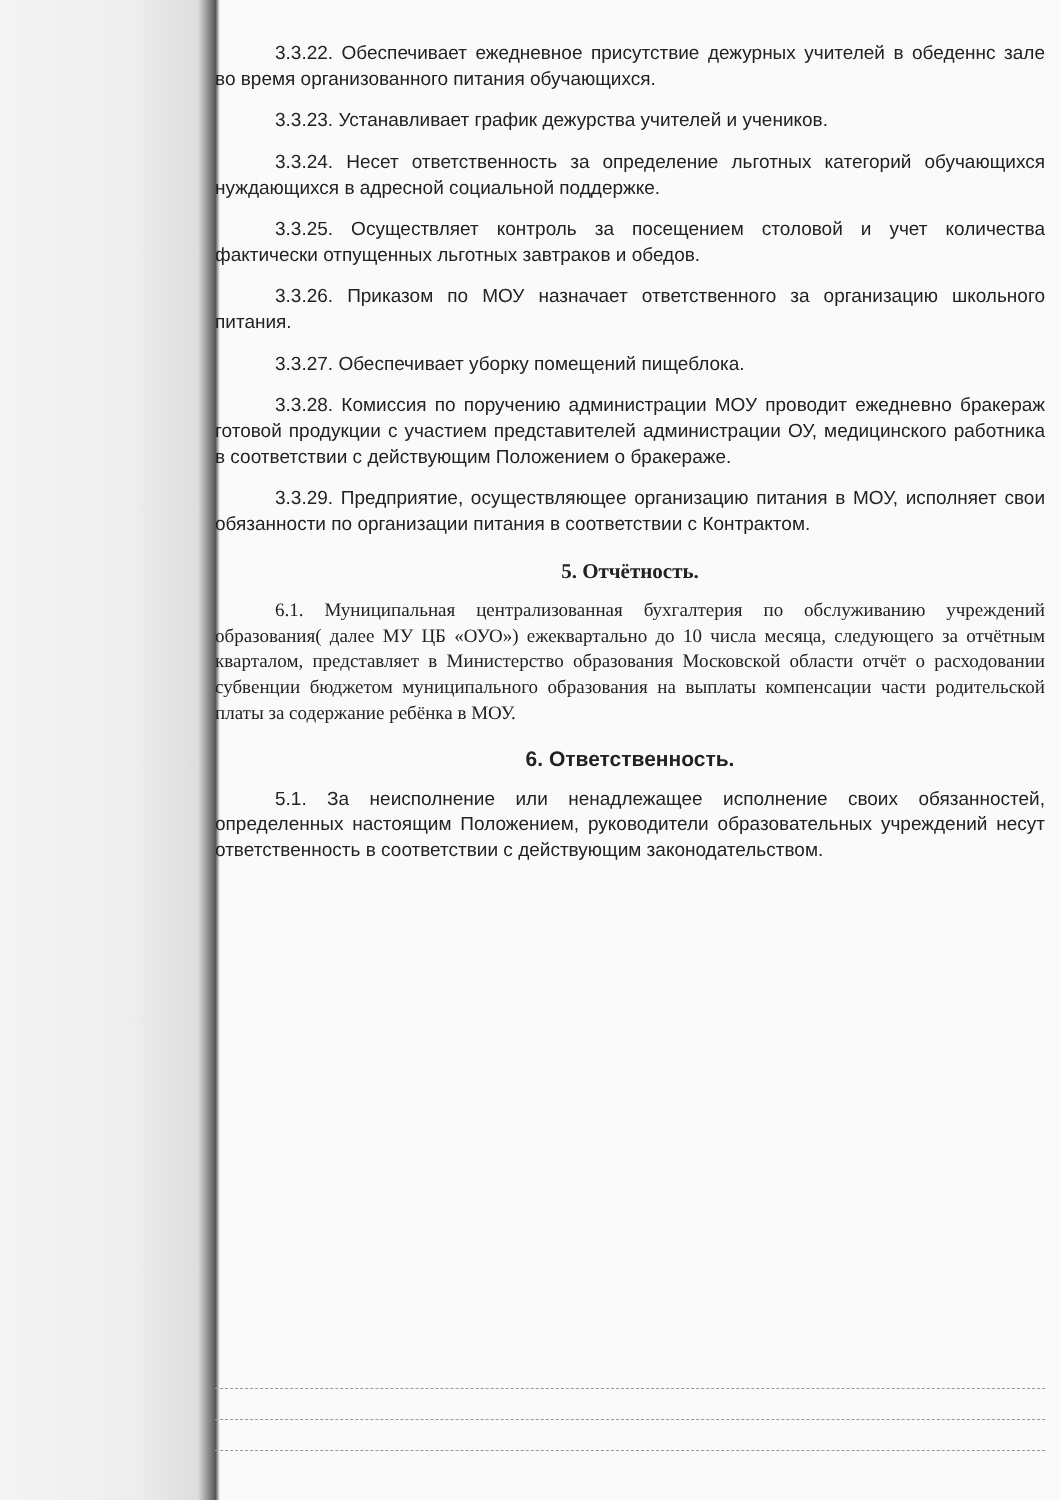3.3.22. Обеспечивает ежедневное присутствие дежурных учителей в обеденнс зале во время организованного питания обучающихся.
3.3.23. Устанавливает график дежурства учителей и учеников.
3.3.24. Несет ответственность за определение льготных категорий обучающихся нуждающихся в адресной социальной поддержке.
3.3.25. Осуществляет контроль за посещением столовой и учет количества фактически отпущенных льготных завтраков и обедов.
3.3.26. Приказом по МОУ назначает ответственного за организацию школьного питания.
3.3.27. Обеспечивает уборку помещений пищеблока.
3.3.28. Комиссия по поручению администрации МОУ проводит ежедневно бракераж готовой продукции с участием представителей администрации ОУ, медицинского работника в соответствии с действующим Положением о бракераже.
3.3.29. Предприятие, осуществляющее организацию питания в МОУ, исполняет свои обязанности по организации питания в соответствии с Контрактом.
5. Отчётность.
6.1. Муниципальная централизованная бухгалтерия по обслуживанию учреждений образования( далее МУ ЦБ «ОУО») ежеквартально до 10 числа месяца, следующего за отчётным кварталом, представляет в Министерство образования Московской области отчёт о расходовании субвенции бюджетом муниципального образования на выплаты компенсации части родительской платы за содержание ребёнка в МОУ.
6. Ответственность.
5.1. За неисполнение или ненадлежащее исполнение своих обязанностей, определенных настоящим Положением, руководители образовательных учреждений несут ответственность в соответствии с действующим законодательством.